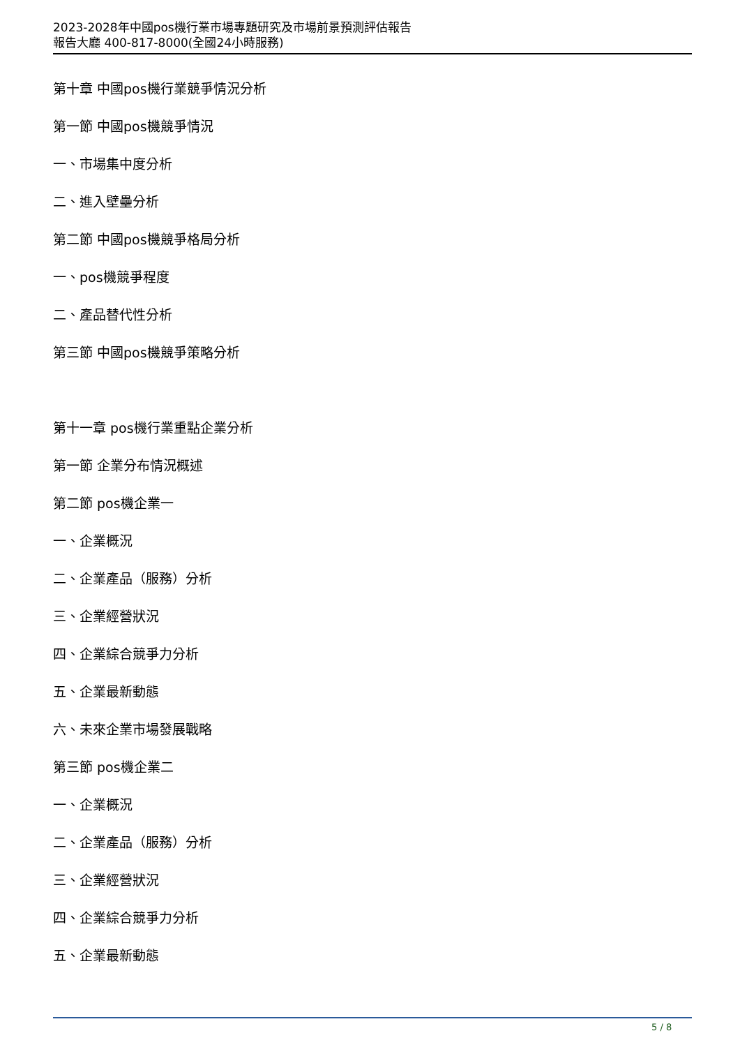2023-2028年中國pos機行業市場專題研究及市場前景預測評估報告
報告大廳 400-817-8000(全國24小時服務)
第十章 中國pos機行業競爭情況分析
第一節 中國pos機競爭情況
一、市場集中度分析
二、進入壁壘分析
第二節 中國pos機競爭格局分析
一、pos機競爭程度
二、產品替代性分析
第三節 中國pos機競爭策略分析
第十一章 pos機行業重點企業分析
第一節 企業分布情況概述
第二節 pos機企業一
一、企業概況
二、企業產品（服務）分析
三、企業經營狀況
四、企業綜合競爭力分析
五、企業最新動態
六、未來企業市場發展戰略
第三節 pos機企業二
一、企業概況
二、企業產品（服務）分析
三、企業經營狀況
四、企業綜合競爭力分析
五、企業最新動態
5 / 8